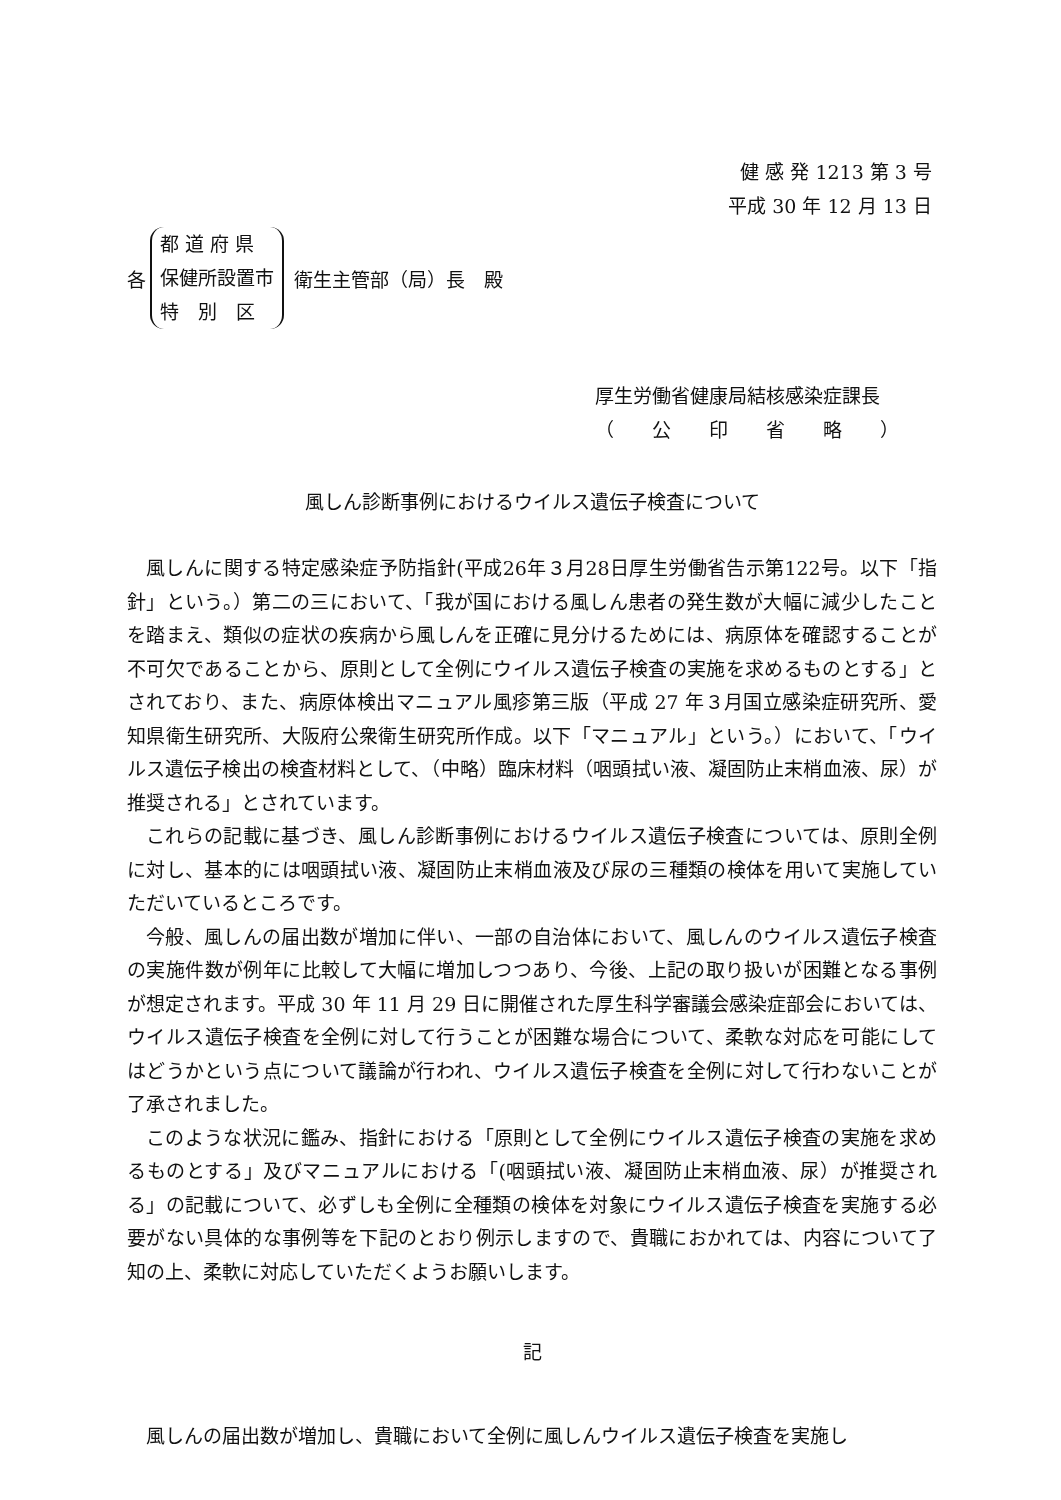健 感 発 1213 第 3 号
平成 30 年 12 月 13 日
各
都 道 府 県
保健所設置市
特　別　区
衛生主管部（局）長　殿
厚生労働省健康局結核感染症課長
（　　公　　印　　省　　略　　）
風しん診断事例におけるウイルス遺伝子検査について
風しんに関する特定感染症予防指針(平成26年３月28日厚生労働省告示第122号。以下「指針」という。）第二の三において、「我が国における風しん患者の発生数が大幅に減少したことを踏まえ、類似の症状の疾病から風しんを正確に見分けるためには、病原体を確認することが不可欠であることから、原則として全例にウイルス遺伝子検査の実施を求めるものとする」とされており、また、病原体検出マニュアル風疹第三版（平成 27 年３月国立感染症研究所、愛知県衛生研究所、大阪府公衆衛生研究所作成。以下「マニュアル」という。）において、「ウイルス遺伝子検出の検査材料として、（中略）臨床材料（咽頭拭い液、凝固防止末梢血液、尿）が推奨される」とされています。
これらの記載に基づき、風しん診断事例におけるウイルス遺伝子検査については、原則全例に対し、基本的には咽頭拭い液、凝固防止末梢血液及び尿の三種類の検体を用いて実施していただいているところです。
今般、風しんの届出数が増加に伴い、一部の自治体において、風しんのウイルス遺伝子検査の実施件数が例年に比較して大幅に増加しつつあり、今後、上記の取り扱いが困難となる事例が想定されます。平成 30 年 11 月 29 日に開催された厚生科学審議会感染症部会においては、ウイルス遺伝子検査を全例に対して行うことが困難な場合について、柔軟な対応を可能にしてはどうかという点について議論が行われ、ウイルス遺伝子検査を全例に対して行わないことが了承されました。
このような状況に鑑み、指針における「原則として全例にウイルス遺伝子検査の実施を求めるものとする」及びマニュアルにおける「(咽頭拭い液、凝固防止末梢血液、尿）が推奨される」の記載について、必ずしも全例に全種類の検体を対象にウイルス遺伝子検査を実施する必要がない具体的な事例等を下記のとおり例示しますので、貴職におかれては、内容について了知の上、柔軟に対応していただくようお願いします。
記
風しんの届出数が増加し、貴職において全例に風しんウイルス遺伝子検査を実施し